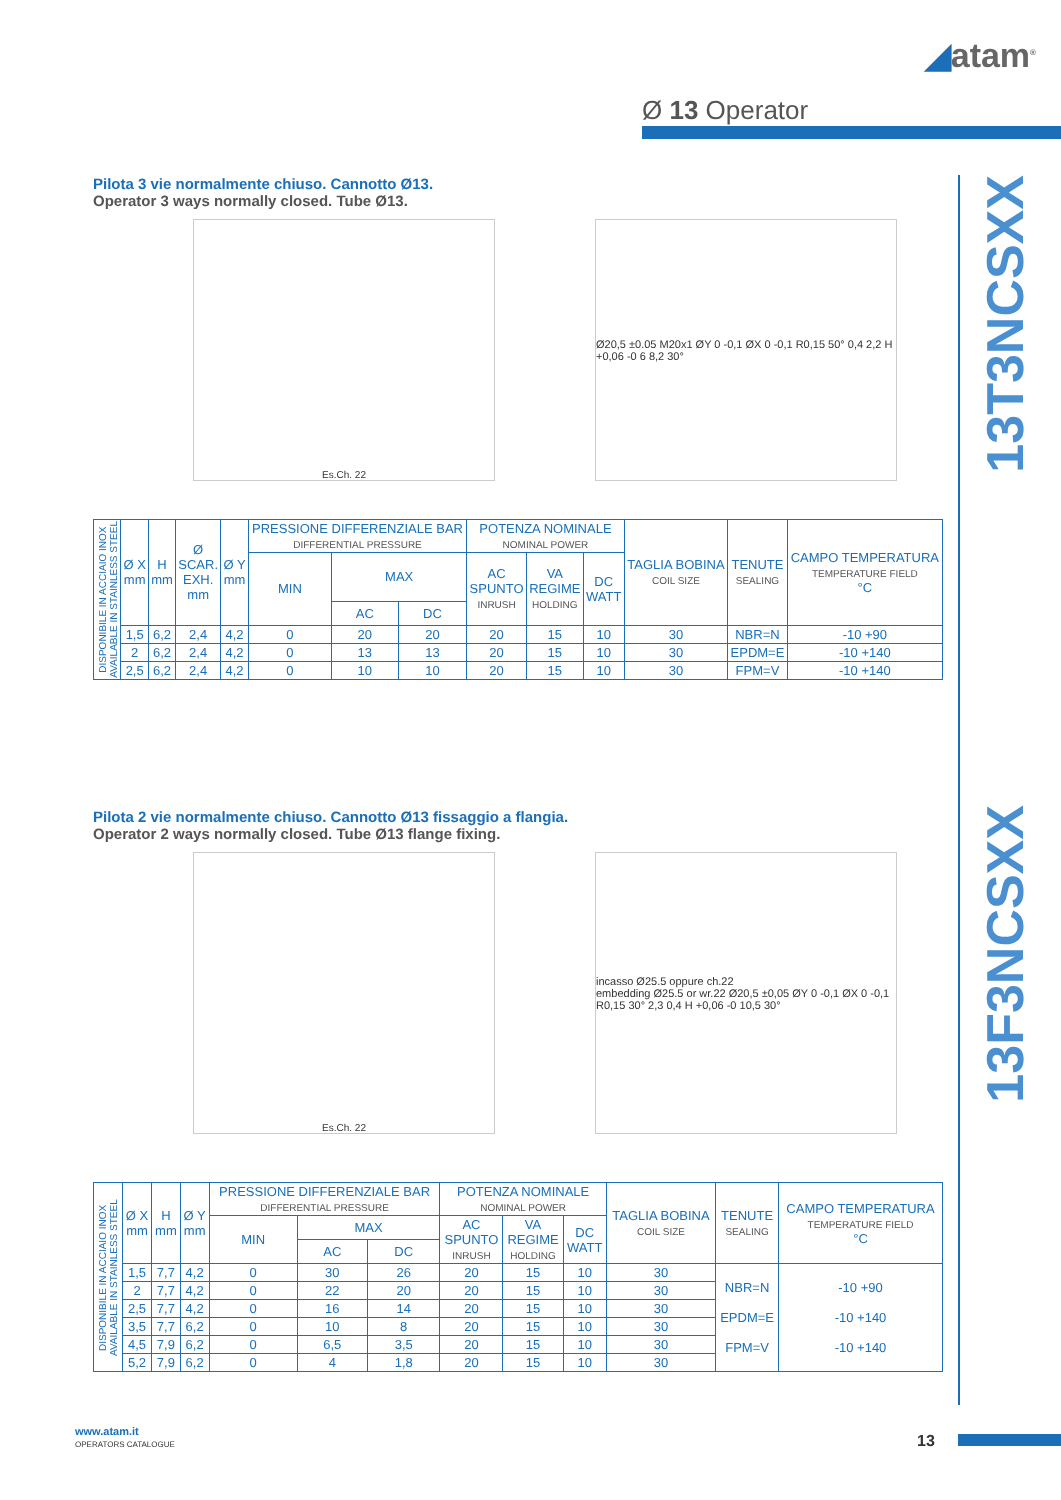◢atam<sup>®</sup>
Ø 13 Operator
13T3NCSXX
13F3NCSXX
Pilota 3 vie normalmente chiuso. Cannotto Ø13.
Operator 3 ways normally closed. Tube Ø13.
Es.Ch. 22 Ø20,5 ±0.05 M20x1 ØY 0 -0,1 ØX 0 -0,1 R0,15 50° 0,4 2,2 H +0,06 -0 6 8,2 30°
| DISPONIBILE IN ACCIAIO INOX AVAILABLE IN STAINLESS STEEL | Ø X mm | H mm | Ø SCAR. EXH. mm | Ø Y mm | PRESSIONE DIFFERENZIALE BAR DIFFERENTIAL PRESSURE | | | POTENZA NOMINALE NOMINAL POWER | | | TAGLIA BOBINA COIL SIZE | TENUTE SEALING | CAMPO TEMPERATURA TEMPERATURE FIELD °C |
| --- | --- | --- | --- | --- | --- | --- | --- | --- | --- | --- | --- | --- | --- |
| | | | | | MIN | MAX | | AC SPUNTO INRUSH | VA REGIME HOLDING | DC WATT | | | |
| | | | | | | AC | DC | | | | | | |
| | 1,5 | 6,2 | 2,4 | 4,2 | 0 | 20 | 20 | 20 | 15 | 10 | 30 | NBR=N | -10 +90 |
| | 2 | 6,2 | 2,4 | 4,2 | 0 | 13 | 13 | 20 | 15 | 10 | 30 | EPDM=E | -10 +140 |
| | 2,5 | 6,2 | 2,4 | 4,2 | 0 | 10 | 10 | 20 | 15 | 10 | 30 | FPM=V | -10 +140 |
Pilota 2 vie normalmente chiuso. Cannotto Ø13 fissaggio a flangia.
Operator 2 ways normally closed. Tube Ø13 flange fixing.
Es.Ch. 22 incasso Ø25.5 oppure ch.22
embedding Ø25.5 or wr.22 Ø20,5 ±0,05 ØY 0 -0,1 ØX 0 -0,1 R0,15 30° 2,3 0,4 H +0,06 -0 10,5 30°
| DISPONIBILE IN ACCIAIO INOX AVAILABLE IN STAINLESS STEEL | Ø X mm | H mm | Ø Y mm | PRESSIONE DIFFERENZIALE BAR DIFFERENTIAL PRESSURE | | | POTENZA NOMINALE NOMINAL POWER | | | TAGLIA BOBINA COIL SIZE | TENUTE SEALING | CAMPO TEMPERATURA TEMPERATURE FIELD °C |
| --- | --- | --- | --- | --- | --- | --- | --- | --- | --- | --- | --- | --- |
| | | | | MIN | MAX | | AC SPUNTO INRUSH | VA REGIME HOLDING | DC WATT | | | |
| | | | | | AC | DC | | | | | | |
| | 1,5 | 7,7 | 4,2 | 0 | 30 | 26 | 20 | 15 | 10 | 30 | NBR=N EPDM=E FPM=V | -10 +90 -10 +140 -10 +140 |
| | 2 | 7,7 | 4,2 | 0 | 22 | 20 | 20 | 15 | 10 | 30 | | |
| | 2,5 | 7,7 | 4,2 | 0 | 16 | 14 | 20 | 15 | 10 | 30 | | |
| | 3,5 | 7,7 | 6,2 | 0 | 10 | 8 | 20 | 15 | 10 | 30 | | |
| | 4,5 | 7,9 | 6,2 | 0 | 6,5 | 3,5 | 20 | 15 | 10 | 30 | | |
| | 5,2 | 7,9 | 6,2 | 0 | 4 | 1,8 | 20 | 15 | 10 | 30 | | |
www.atam.it
OPERATORS CATALOGUE
13